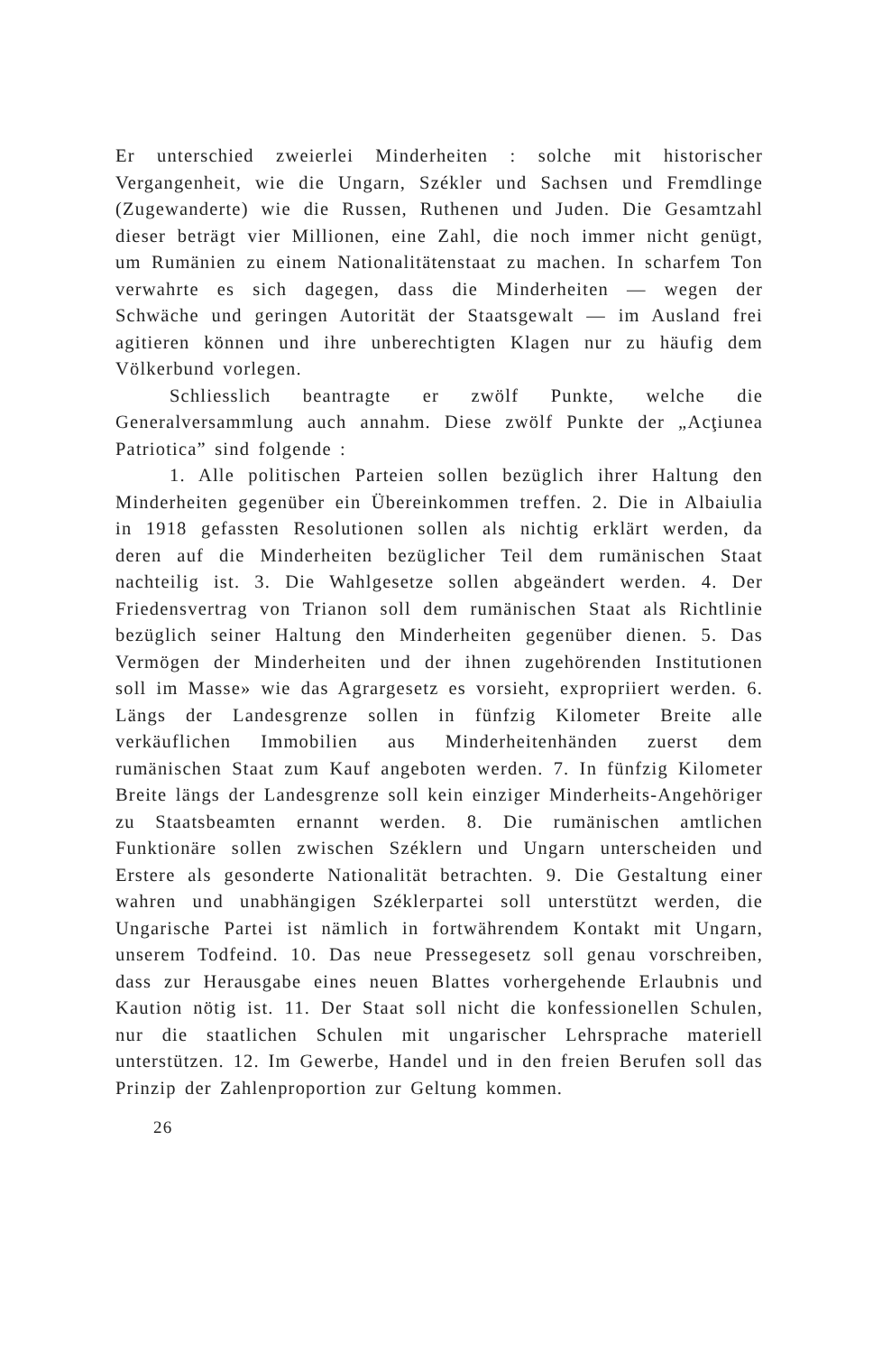Er unterschied zweierlei Minderheiten : solche mit historischer Vergangenheit, wie die Ungarn, Székler und Sachsen und Fremdlinge (Zugewanderte) wie die Russen, Ruthenen und Juden. Die Gesamtzahl dieser beträgt vier Millionen, eine Zahl, die noch immer nicht genügt, um Rumänien zu einem Nationalitätenstaat zu machen. In scharfem Ton verwahrte es sich dagegen, dass die Minderheiten — wegen der Schwäche und geringen Autorität der Staatsgewalt — im Ausland frei agitieren können und ihre unberechtigten Klagen nur zu häufig dem Völkerbund vorlegen.
Schliesslich beantragte er zwölf Punkte, welche die Generalversammlung auch annahm. Diese zwölf Punkte der „Acţiunea Patriotica” sind folgende :
1. Alle politischen Parteien sollen bezüglich ihrer Haltung den Minderheiten gegenüber ein Übereinkommen treffen. 2. Die in Albaiulia in 1918 gefassten Resolutionen sollen als nichtig erklärt werden, da deren auf die Minderheiten bezüglicher Teil dem rumänischen Staat nachteilig ist. 3. Die Wahlgesetze sollen abgeändert werden. 4. Der Friedensvertrag von Trianon soll dem rumänischen Staat als Richtlinie bezüglich seiner Haltung den Minderheiten gegenüber dienen. 5. Das Vermögen der Minderheiten und der ihnen zugehörenden Institutionen soll im Masse» wie das Agrargesetz es vorsieht, expropriiert werden. 6. Längs der Landesgrenze sollen in fünfzig Kilometer Breite alle verkäuflichen Immobilien aus Minderheitenhänden zuerst dem rumänischen Staat zum Kauf angeboten werden. 7. In fünfzig Kilometer Breite längs der Landesgrenze soll kein einziger Minderheits-Angehöriger zu Staatsbeamten ernannt werden. 8. Die rumänischen amtlichen Funktionäre sollen zwischen Széklern und Ungarn unterscheiden und Erstere als gesonderte Nationalität betrachten. 9. Die Gestaltung einer wahren und unabhängigen Széklerpartei soll unterstützt werden, die Ungarische Partei ist nämlich in fortwährendem Kontakt mit Ungarn, unserem Todfeind. 10. Das neue Pressegesetz soll genau vorschreiben, dass zur Herausgabe eines neuen Blattes vorhergehende Erlaubnis und Kaution nötig ist. 11. Der Staat soll nicht die konfessionellen Schulen, nur die staatlichen Schulen mit ungarischer Lehrsprache materiell unterstützen. 12. Im Gewerbe, Handel und in den freien Berufen soll das Prinzip der Zahlenproportion zur Geltung kommen.
26